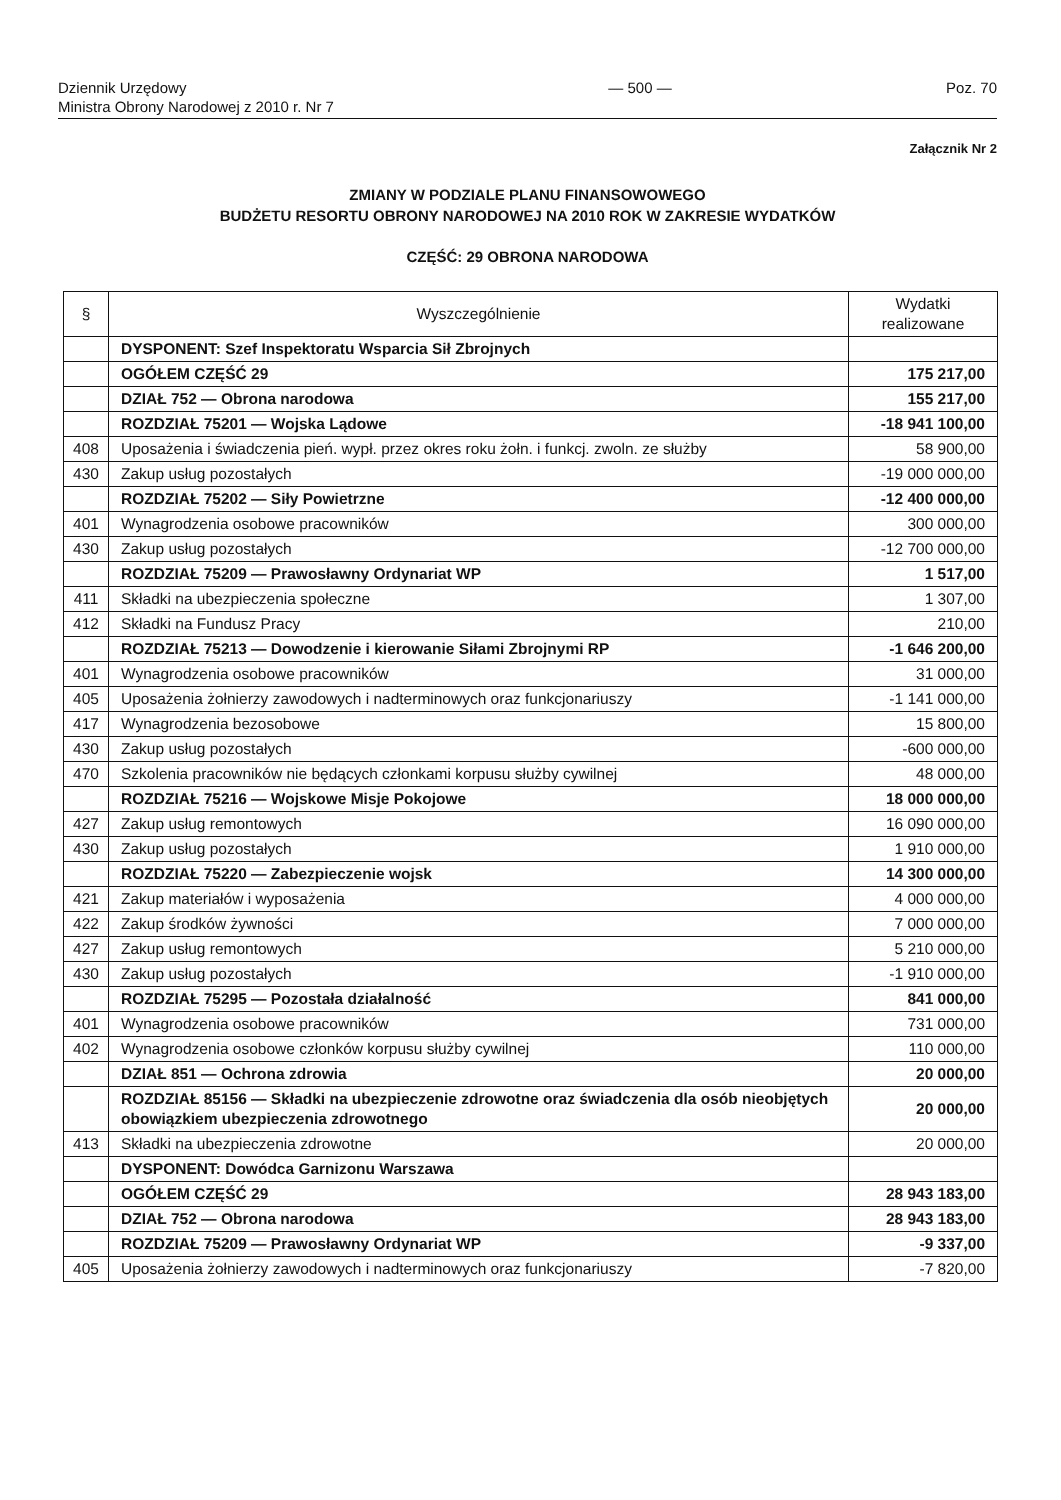Dziennik Urzędowy
Ministra Obrony Narodowej z 2010 r. Nr 7
— 500 — Poz. 70
Załącznik Nr 2
ZMIANY W PODZIALE PLANU FINANSOWOWEGO
BUDŻETU RESORTU OBRONY NARODOWEJ NA 2010 ROK W ZAKRESIE WYDATKÓW
CZĘŚĆ: 29 OBRONA NARODOWA
| § | Wyszczególnienie | Wydatki realizowane |
| --- | --- | --- |
| | DYSPONENT: Szef Inspektoratu Wsparcia Sił Zbrojnych | |
| | OGÓŁEM CZĘŚĆ 29 | 175 217,00 |
| | DZIAŁ 752 — Obrona narodowa | 155 217,00 |
| | ROZDZIAŁ 75201 — Wojska Lądowe | -18 941 100,00 |
| 408 | Uposażenia i świadczenia pień. wypł. przez okres roku żołn. i funkcj. zwoln. ze służby | 58 900,00 |
| 430 | Zakup usług pozostałych | -19 000 000,00 |
| | ROZDZIAŁ 75202 — Siły Powietrzne | -12 400 000,00 |
| 401 | Wynagrodzenia osobowe pracowników | 300 000,00 |
| 430 | Zakup usług pozostałych | -12 700 000,00 |
| | ROZDZIAŁ 75209 — Prawosławny Ordynariat WP | 1 517,00 |
| 411 | Składki na ubezpieczenia społeczne | 1 307,00 |
| 412 | Składki na Fundusz Pracy | 210,00 |
| | ROZDZIAŁ 75213 — Dowodzenie i kierowanie Siłami Zbrojnymi RP | -1 646 200,00 |
| 401 | Wynagrodzenia osobowe pracowników | 31 000,00 |
| 405 | Uposażenia żołnierzy zawodowych i nadterminowych oraz funkcjonariuszy | -1 141 000,00 |
| 417 | Wynagrodzenia bezosobowe | 15 800,00 |
| 430 | Zakup usług pozostałych | -600 000,00 |
| 470 | Szkolenia pracowników nie będących członkami korpusu służby cywilnej | 48 000,00 |
| | ROZDZIAŁ 75216 — Wojskowe Misje Pokojowe | 18 000 000,00 |
| 427 | Zakup usług remontowych | 16 090 000,00 |
| 430 | Zakup usług pozostałych | 1 910 000,00 |
| | ROZDZIAŁ 75220 — Zabezpieczenie wojsk | 14 300 000,00 |
| 421 | Zakup materiałów i wyposażenia | 4 000 000,00 |
| 422 | Zakup środków żywności | 7 000 000,00 |
| 427 | Zakup usług remontowych | 5 210 000,00 |
| 430 | Zakup usług pozostałych | -1 910 000,00 |
| | ROZDZIAŁ 75295 — Pozostała działalność | 841 000,00 |
| 401 | Wynagrodzenia osobowe pracowników | 731 000,00 |
| 402 | Wynagrodzenia osobowe członków korpusu służby cywilnej | 110 000,00 |
| | DZIAŁ 851 — Ochrona zdrowia | 20 000,00 |
| | ROZDZIAŁ 85156 — Składki na ubezpieczenie zdrowotne oraz świadczenia dla osób nieobjętych obowiązkiem ubezpieczenia zdrowotnego | 20 000,00 |
| 413 | Składki na ubezpieczenia zdrowotne | 20 000,00 |
| | DYSPONENT: Dowódca Garnizonu Warszawa | |
| | OGÓŁEM CZĘŚĆ 29 | 28 943 183,00 |
| | DZIAŁ 752 — Obrona narodowa | 28 943 183,00 |
| | ROZDZIAŁ 75209 — Prawosławny Ordynariat WP | -9 337,00 |
| 405 | Uposażenia żołnierzy zawodowych i nadterminowych oraz funkcjonariuszy | -7 820,00 |